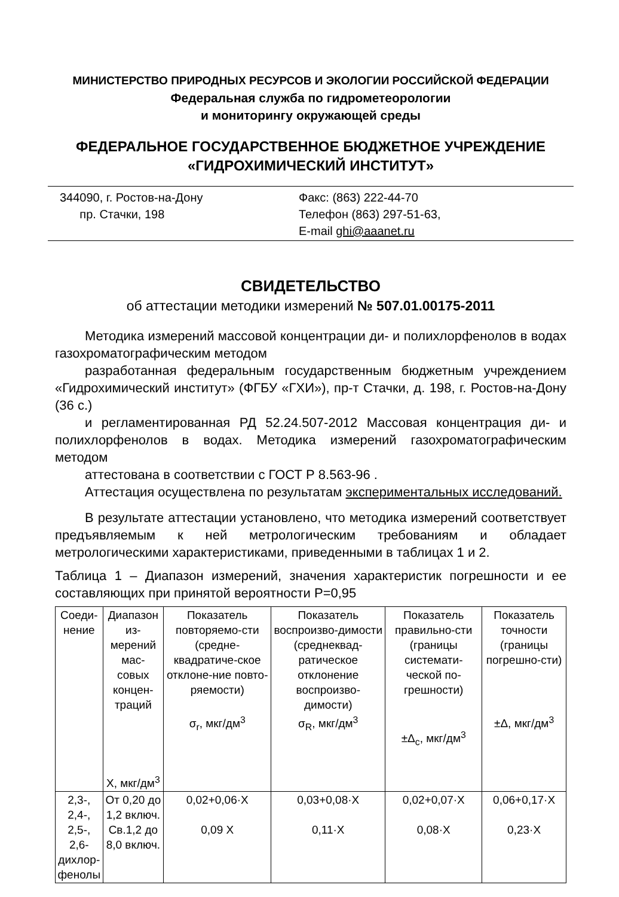МИНИСТЕРСТВО ПРИРОДНЫХ РЕСУРСОВ И ЭКОЛОГИИ РОССИЙСКОЙ ФЕДЕРАЦИИ
Федеральная служба по гидрометеорологии
и мониторингу окружающей среды
ФЕДЕРАЛЬНОЕ ГОСУДАРСТВЕННОЕ БЮДЖЕТНОЕ УЧРЕЖДЕНИЕ
«ГИДРОХИМИЧЕСКИЙ ИНСТИТУТ»
344090, г. Ростов-на-Дону
пр. Стачки, 198
Факс: (863) 222-44-70
Телефон (863) 297-51-63,
E-mail ghi@aaanet.ru
СВИДЕТЕЛЬСТВО
об аттестации методики измерений № 507.01.00175-2011
Методика измерений массовой концентрации ди- и полихлорфенолов в водах газохроматографическим методом
разработанная федеральным государственным бюджетным учреждением «Гидрохимический институт» (ФГБУ «ГХИ»), пр-т Стачки, д. 198, г. Ростов-на-Дону (36 с.)
и регламентированная РД 52.24.507-2012 Массовая концентрация ди- и полихлорфенолов в водах. Методика измерений газохроматографическим методом
аттестована в соответствии с ГОСТ Р 8.563-96 .
Аттестация осуществлена по результатам экспериментальных исследований.
В результате аттестации установлено, что методика измерений соответствует предъявляемым к ней метрологическим требованиям и обладает метрологическими характеристиками, приведенными в таблицах 1 и 2.
Таблица 1 – Диапазон измерений, значения характеристик погрешности и ее составляющих при принятой вероятности Р=0,95
| Соеди- нение | Диапазон из- мерений мас- совых концен- траций X, мкг/дм<sup>3</sup> | Показатель повторяемо-сти (средне-квадратиче-ское отклоне-ние повто-ряемости) σ<sub>r</sub>, мкг/дм<sup>3</sup> | Показатель воспроизво-димости (среднеквад-ратическое отклонение воспроизво-димости) σ<sub>R</sub>, мкг/дм<sup>3</sup> | Показатель правильно-сти (границы системати-ческой по-грешности) ±Δ<sub>c</sub>, мкг/дм<sup>3</sup> | Показатель точности (границы погрешно-сти) ±Δ, мкг/дм<sup>3</sup> |
| --- | --- | --- | --- | --- | --- |
| 2,3-, 2,4-, 2,5-, 2,6- дихлор- фенолы | От 0,20 до 1,2 включ. Св.1,2 до 8,0 включ. | 0,02+0,06·X 0,09 X | 0,03+0,08·X 0,11·X | 0,02+0,07·X 0,08·X | 0,06+0,17·X 0,23·X |